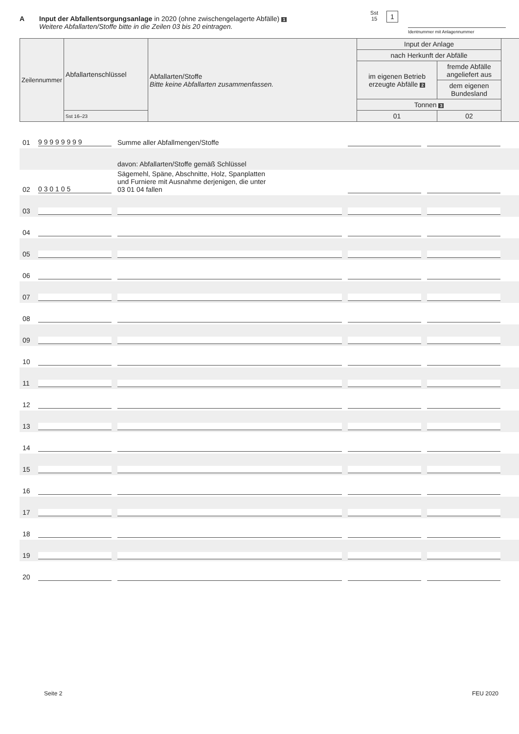A Input der Abfallentsorgungsanlage in 2020 (ohne zwischengelagerte Abfälle) 1
Weitere Abfallarten/Stoffe bitte in die Zeilen 03 bis 20 eintragen.
Sst
15
1
Identnummer mit Anlagennummer
| Zeilennummer | Abfallartenschlüssel | Abfallarten/Stoffe Bitte keine Abfallarten zusammenfassen. | Input der Anlage | | |
| | | | nach Herkunft der Abfälle | | |
| | | | im eigenen Betrieb erzeugte Abfälle 2 | fremde Abfälle angeliefert aus | |
| | | | | dem eigenen Bundesland | |
| | | | Tonnen 3 | | |
| | Sst 16–23 | | 01 | 02 | |
| 01 | 9 9 9 9 9 9 9 9 | Summe aller Abfallmengen/Stoffe | | | |
| | | davon: Abfallarten/Stoffe gemäß Schlüssel | | | |
| 02 | 0 3 0 1 0 5 | Sägemehl, Späne, Abschnitte, Holz, Spanplatten und Furniere mit Ausnahme derjenigen, die unter 03 01 04 fallen | | | |
| 03 | | | | | |
| 04 | | | | | |
| 05 | | | | | |
| 06 | | | | | |
| 07 | | | | | |
| 08 | | | | | |
| 09 | | | | | |
| 10 | | | | | |
| 11 | | | | | |
| 12 | | | | | |
| 13 | | | | | |
| 14 | | | | | |
| 15 | | | | | |
| 16 | | | | | |
| 17 | | | | | |
| 18 | | | | | |
| 19 | | | | | |
| 20 | | | | | |
Seite 2 FEU 2020